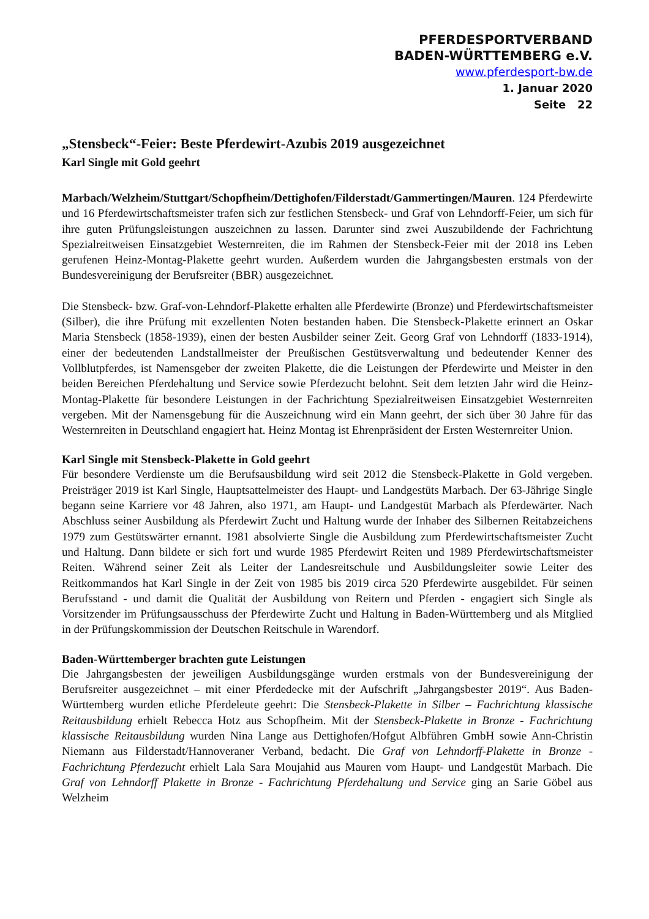PFERDESPORTVERBAND
BADEN-WÜRTTEMBERG e.V.
www.pferdesport-bw.de
1. Januar 2020
Seite 22
„Stensbeck“-Feier: Beste Pferdewirt-Azubis 2019 ausgezeichnet
Karl Single mit Gold geehrt
Marbach/Welzheim/Stuttgart/Schopfheim/Dettighofen/Filderstadt/Gammertingen/Mauren. 124 Pferdewirte und 16 Pferdewirtschaftsmeister trafen sich zur festlichen Stensbeck- und Graf von Lehndorff-Feier, um sich für ihre guten Prüfungsleistungen auszeichnen zu lassen. Darunter sind zwei Auszubildende der Fachrichtung Spezialreitweisen Einsatzgebiet Westernreiten, die im Rahmen der Stensbeck-Feier mit der 2018 ins Leben gerufenen Heinz-Montag-Plakette geehrt wurden. Außerdem wurden die Jahrgangsbesten erstmals von der Bundesvereinigung der Berufsreiter (BBR) ausgezeichnet.
Die Stensbeck- bzw. Graf-von-Lehndorf-Plakette erhalten alle Pferdewirte (Bronze) und Pferdewirtschaftsmeister (Silber), die ihre Prüfung mit exzellenten Noten bestanden haben. Die Stensbeck-Plakette erinnert an Oskar Maria Stensbeck (1858-1939), einen der besten Ausbilder seiner Zeit. Georg Graf von Lehndorff (1833-1914), einer der bedeutenden Landstallmeister der Preußischen Gestütsverwaltung und bedeutender Kenner des Vollblutpferdes, ist Namensgeber der zweiten Plakette, die die Leistungen der Pferdewirte und Meister in den beiden Bereichen Pferdehaltung und Service sowie Pferdezucht belohnt. Seit dem letzten Jahr wird die Heinz-Montag-Plakette für besondere Leistungen in der Fachrichtung Spezialreitweisen Einsatzgebiet Westernreiten vergeben. Mit der Namensgebung für die Auszeichnung wird ein Mann geehrt, der sich über 30 Jahre für das Westernreiten in Deutschland engagiert hat. Heinz Montag ist Ehrenpräsident der Ersten Westernreiter Union.
Karl Single mit Stensbeck-Plakette in Gold geehrt
Für besondere Verdienste um die Berufsausbildung wird seit 2012 die Stensbeck-Plakette in Gold vergeben. Preisträger 2019 ist Karl Single, Hauptsattelmeister des Haupt- und Landgestüts Marbach. Der 63-Jährige Single begann seine Karriere vor 48 Jahren, also 1971, am Haupt- und Landgestüt Marbach als Pferdewärter. Nach Abschluss seiner Ausbildung als Pferdewirt Zucht und Haltung wurde der Inhaber des Silbernen Reitabzeichens 1979 zum Gestütswärter ernannt. 1981 absolvierte Single die Ausbildung zum Pferdewirtschaftsmeister Zucht und Haltung. Dann bildete er sich fort und wurde 1985 Pferdewirt Reiten und 1989 Pferdewirtschaftsmeister Reiten. Während seiner Zeit als Leiter der Landesreitschule und Ausbildungsleiter sowie Leiter des Reitkommandos hat Karl Single in der Zeit von 1985 bis 2019 circa 520 Pferdewirte ausgebildet. Für seinen Berufsstand - und damit die Qualität der Ausbildung von Reitern und Pferden - engagiert sich Single als Vorsitzender im Prüfungsausschuss der Pferdewirte Zucht und Haltung in Baden-Württemberg und als Mitglied in der Prüfungskommission der Deutschen Reitschule in Warendorf.
Baden-Württemberger brachten gute Leistungen
Die Jahrgangsbesten der jeweiligen Ausbildungsgänge wurden erstmals von der Bundesvereinigung der Berufsreiter ausgezeichnet – mit einer Pferdedecke mit der Aufschrift „Jahrgangsbester 2019“. Aus Baden-Württemberg wurden etliche Pferdeleute geehrt: Die Stensbeck-Plakette in Silber – Fachrichtung klassische Reitausbildung erhielt Rebecca Hotz aus Schopfheim. Mit der Stensbeck-Plakette in Bronze - Fachrichtung klassische Reitausbildung wurden Nina Lange aus Dettighofen/Hofgut Albführen GmbH sowie Ann-Christin Niemann aus Filderstadt/Hannoveraner Verband, bedacht. Die Graf von Lehndorff-Plakette in Bronze - Fachrichtung Pferdezucht erhielt Lala Sara Moujahid aus Mauren vom Haupt- und Landgestüt Marbach. Die Graf von Lehndorff Plakette in Bronze - Fachrichtung Pferdehaltung und Service ging an Sarie Göbel aus Welzheim